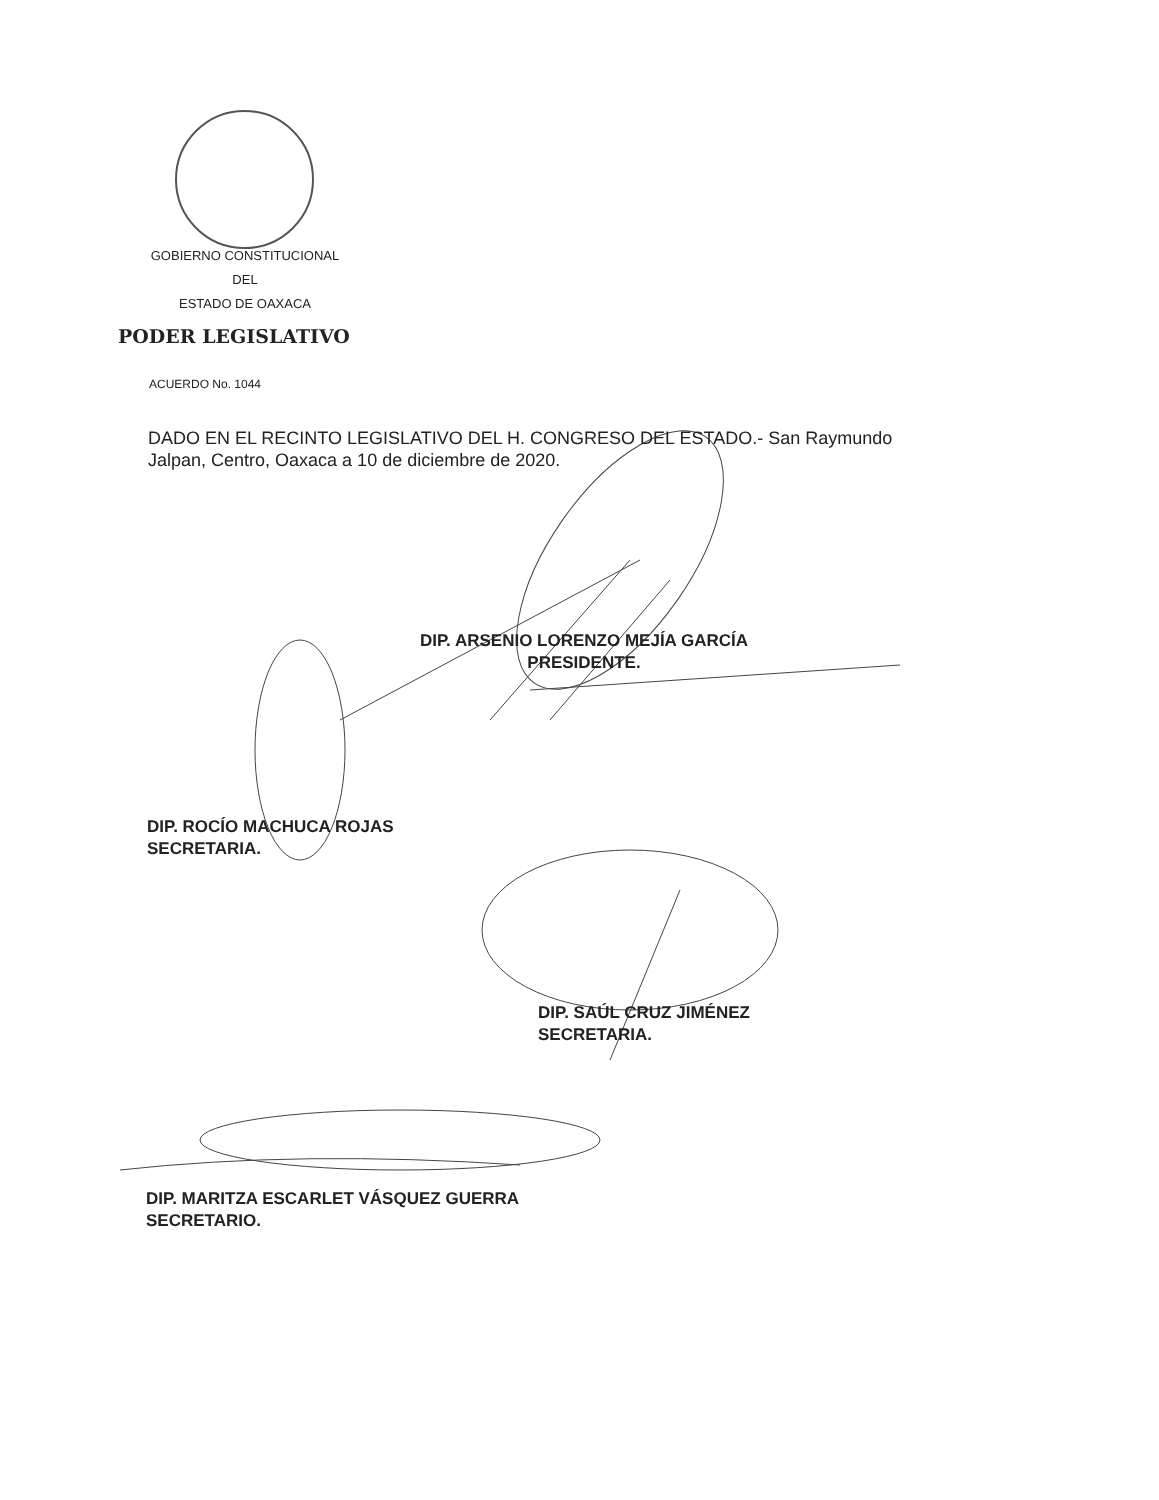GOBIERNO CONSTITUCIONAL
DEL
ESTADO DE OAXACA
PODER LEGISLATIVO
ACUERDO No. 1044
DADO EN EL RECINTO LEGISLATIVO DEL H. CONGRESO DEL ESTADO.- San Raymundo Jalpan, Centro, Oaxaca a 10 de diciembre de 2020.
DIP. ARSENIO LORENZO MEJÍA GARCÍA
PRESIDENTE.
DIP. ROCÍO MACHUCA ROJAS
SECRETARIA.
DIP. SAÚL CRUZ JIMÉNEZ
SECRETARIA.
DIP. MARITZA ESCARLET VÁSQUEZ GUERRA
SECRETARIO.